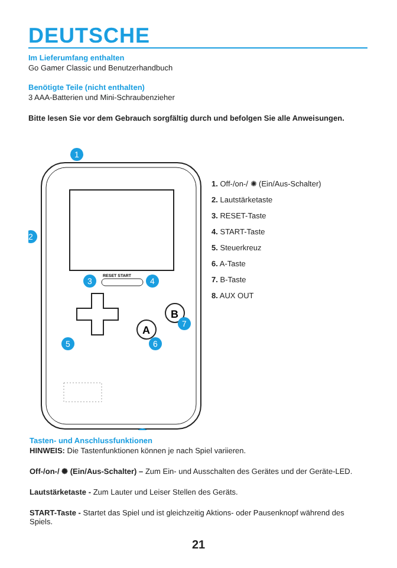DEUTSCHE
Im Lieferumfang enthalten
Go Gamer Classic und Benutzerhandbuch
Benötigte Teile (nicht enthalten)
3 AAA-Batterien und Mini-Schraubenzieher
Bitte lesen Sie vor dem Gebrauch sorgfältig durch und befolgen Sie alle Anweisungen.
RESET START
A
B
1
2
3
4
5
6
7
1. Off-/on-/ ✺ (Ein/Aus-Schalter)
2. Lautstärketaste
3. RESET-Taste
4. START-Taste
5. Steuerkreuz
6. A-Taste
7. B-Taste
8. AUX OUT
Tasten- und Anschlussfunktionen
HINWEIS: Die Tastenfunktionen können je nach Spiel variieren.
Off-/on-/ ✺ (Ein/Aus-Schalter) – Zum Ein- und Ausschalten des Gerätes und der Geräte-LED.
Lautstärketaste - Zum Lauter und Leiser Stellen des Geräts.
START-Taste - Startet das Spiel und ist gleichzeitig Aktions- oder Pausenknopf während des Spiels.
21